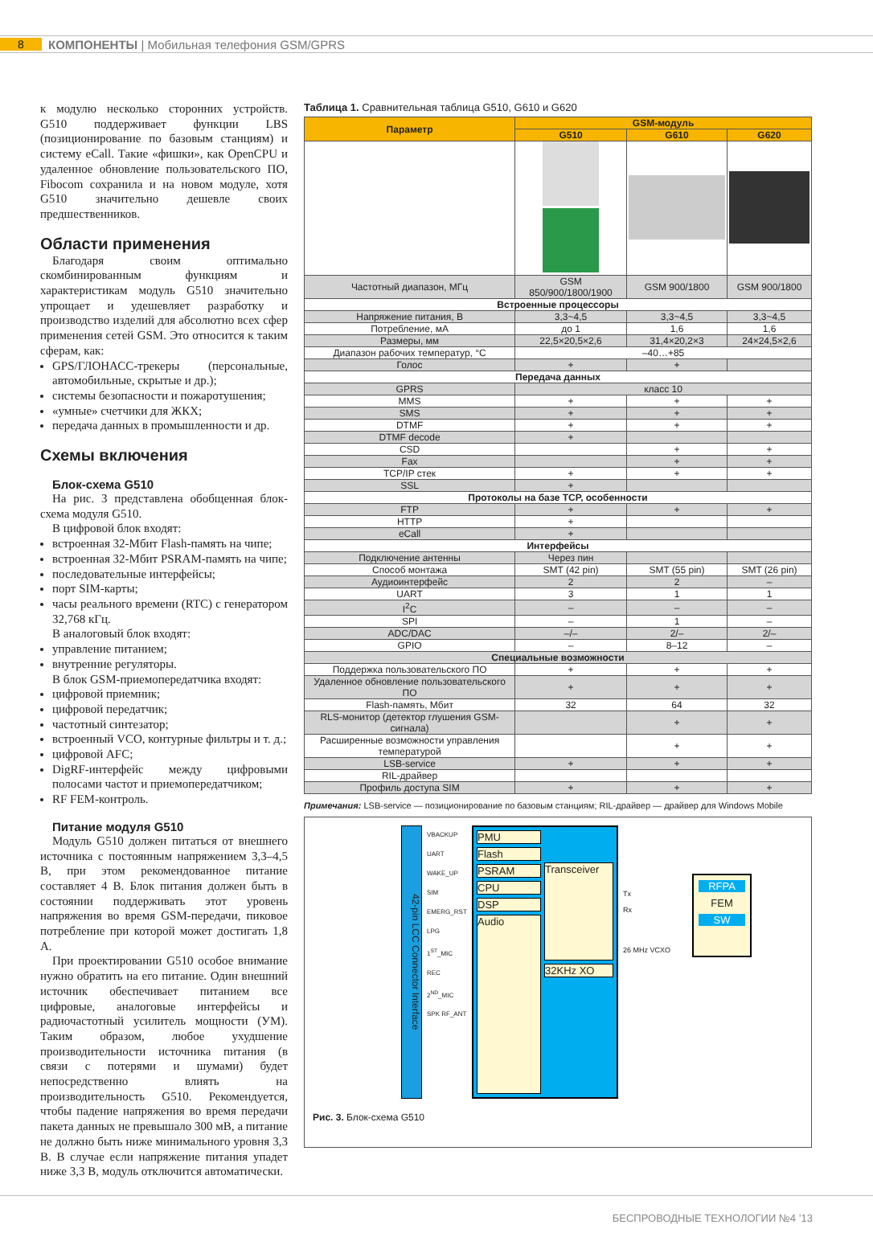8
КОМПОНЕНТЫ | Мобильная телефония GSM/GPRS
к модулю несколько сторонних устройств. G510 поддерживает функции LBS (позиционирование по базовым станциям) и систему eCall. Такие «фишки», как OpenCPU и удаленное обновление пользовательского ПО, Fibocom сохранила и на новом модуле, хотя G510 значительно дешевле своих предшественников.
Области применения
Благодаря своим оптимально скомбинированным функциям и характеристикам модуль G510 значительно упрощает и удешевляет разработку и производство изделий для абсолютно всех сфер применения сетей GSM. Это относится к таким сферам, как:
GPS/ГЛОНАСС-трекеры (персональные, автомобильные, скрытые и др.);
системы безопасности и пожаротушения;
«умные» счетчики для ЖКХ;
передача данных в промышленности и др.
Схемы включения
Блок-схема G510
На рис. 3 представлена обобщенная блок-схема модуля G510.
В цифровой блок входят:
встроенная 32-Мбит Flash-память на чипе;
встроенная 32-Мбит PSRAM-память на чипе;
последовательные интерфейсы;
порт SIM-карты;
часы реального времени (RTC) с генератором 32,768 кГц.
В аналоговый блок входят:
управление питанием;
внутренние регуляторы.
В блок GSM-приемопередатчика входят:
цифровой приемник;
цифровой передатчик;
частотный синтезатор;
встроенный VCO, контурные фильтры и т. д.;
цифровой AFC;
DigRF-интерфейс между цифровыми полосами частот и приемопередатчиком;
RF FEM-контроль.
Питание модуля G510
Модуль G510 должен питаться от внешнего источника с постоянным напряжением 3,3–4,5 В, при этом рекомендованное питание составляет 4 В. Блок питания должен быть в состоянии поддерживать этот уровень напряжения во время GSM-передачи, пиковое потребление при которой может достигать 1,8 А.
При проектировании G510 особое внимание нужно обратить на его питание. Один внешний источник обеспечивает питанием все цифровые, аналоговые интерфейсы и радиочастотный усилитель мощности (УМ). Таким образом, любое ухудшение производительности источника питания (в связи с потерями и шумами) будет непосредственно влиять на производительность G510. Рекомендуется, чтобы падение напряжения во время передачи пакета данных не превышало 300 мВ, а питание не должно быть ниже минимального уровня 3,3 В. В случае если напряжение питания упадет ниже 3,3 В, модуль отключится автоматически.
Таблица 1. Сравнительная таблица G510, G610 и G620
| Параметр | GSM-модуль | | |
| --- | --- | --- | --- |
| | G510 | G610 | G620 |
| Частотный диапазон, МГц | GSM 850/900/1800/1900 | GSM 900/1800 | GSM 900/1800 |
| Встроенные процессоры | | | |
| Напряжение питания, В | 3,3~4,5 | 3,3~4,5 | 3,3~4,5 |
| Потребление, мА | до 1 | 1,6 | 1,6 |
| Размеры, мм | 22,5×20,5×2,6 | 31,4×20,2×3 | 24×24,5×2,6 |
| Диапазон рабочих температур, °С | –40…+85 | | |
| Голос | + | + | |
| Передача данных | | | |
| GPRS | класс 10 | | |
| MMS | + | + | + |
| SMS | + | + | + |
| DTMF | + | + | + |
| DTMF decode | + | | |
| CSD | | + | + |
| Fax | | + | + |
| TCP/IP стек | + | + | + |
| SSL | + | | |
| Протоколы на базе TCP, особенности | | | |
| FTP | + | + | + |
| HTTP | + | | |
| eCall | + | | |
| Интерфейсы | | | |
| Подключение антенны | Через пин | | |
| Способ монтажа | SMT (42 pin) | SMT (55 pin) | SMT (26 pin) |
| Аудиоинтерфейс | 2 | 2 | – |
| UART | 3 | 1 | 1 |
| I<sup>2</sup>C | – | – | – |
| SPI | – | 1 | – |
| ADC/DAC | –/– | 2/– | 2/– |
| GPIO | – | 8–12 | – |
| Специальные возможности | | | |
| Поддержка пользовательского ПО | + | + | + |
| Удаленное обновление пользовательского ПО | + | + | + |
| Flash-память, Мбит | 32 | 64 | 32 |
| RLS-монитор (детектор глушения GSM-сигнала) | | + | + |
| Расширенные возможности управления температурой | | + | + |
| LSB-service | + | + | + |
| RIL-драйвер | | | |
| Профиль доступа SIM | + | + | + |
Примечания: LSB-service — позиционирование по базовым станциям; RIL-драйвер — драйвер для Windows Mobile
42-pin LCC Connector Interface
VBACKUP UART WAKE_UP SIM EMERG_RST LPG 1<sup>ST</sup>_MIC REC 2<sup>ND</sup>_MIC SPK RF_ANT
PMU
Flash
PSRAM
CPU
DSP
Audio
Transceiver
32KHz XO
Tx
Rx
26 MHz VCXO
RFPA
FEM
SW
Рис. 3. Блок-схема G510
БЕСПРОВОДНЫЕ ТЕХНОЛОГИИ №4 ’13